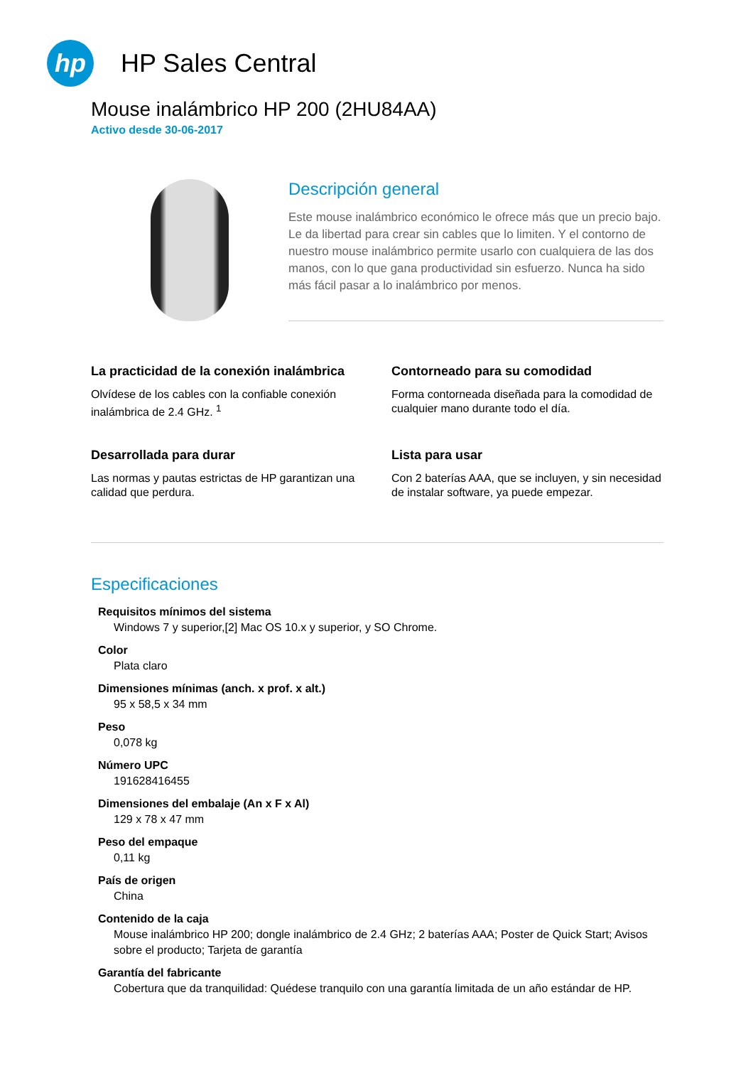hp
HP Sales Central
Mouse inalámbrico HP 200 (2HU84AA)
Activo desde 30-06-2017
Descripción general
Este mouse inalámbrico económico le ofrece más que un precio bajo. Le da libertad para crear sin cables que lo limiten. Y el contorno de nuestro mouse inalámbrico permite usarlo con cualquiera de las dos manos, con lo que gana productividad sin esfuerzo. Nunca ha sido más fácil pasar a lo inalámbrico por menos.
La practicidad de la conexión inalámbrica
Olvídese de los cables con la confiable conexión inalámbrica de 2.4 GHz. <sup>1</sup>
Contorneado para su comodidad
Forma contorneada diseñada para la comodidad de cualquier mano durante todo el día.
Desarrollada para durar
Las normas y pautas estrictas de HP garantizan una calidad que perdura.
Lista para usar
Con 2 baterías AAA, que se incluyen, y sin necesidad de instalar software, ya puede empezar.
Especificaciones
Requisitos mínimos del sistema
Windows 7 y superior,[2] Mac OS 10.x y superior, y SO Chrome.
Color
Plata claro
Dimensiones mínimas (anch. x prof. x alt.)
95 x 58,5 x 34 mm
Peso
0,078 kg
Número UPC
191628416455
Dimensiones del embalaje (An x F x Al)
129 x 78 x 47 mm
Peso del empaque
0,11 kg
País de origen
China
Contenido de la caja
Mouse inalámbrico HP 200; dongle inalámbrico de 2.4 GHz; 2 baterías AAA; Poster de Quick Start; Avisos sobre el producto; Tarjeta de garantía
Garantía del fabricante
Cobertura que da tranquilidad: Quédese tranquilo con una garantía limitada de un año estándar de HP.